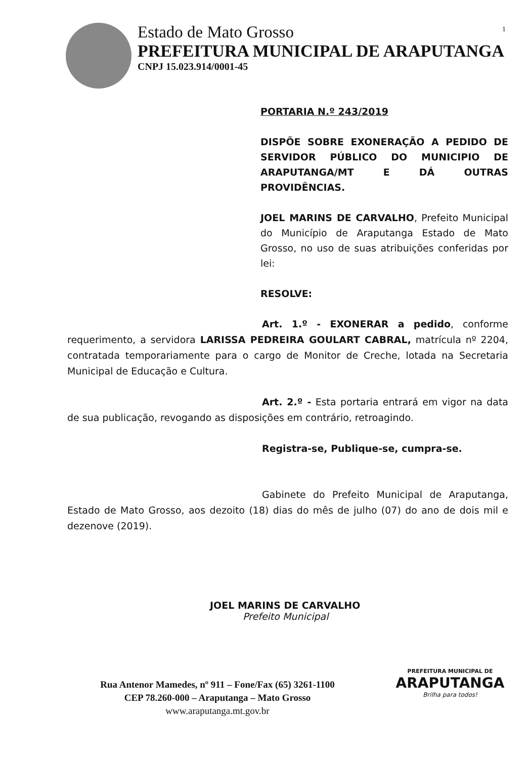1
Estado de Mato Grosso
PREFEITURA MUNICIPAL DE ARAPUTANGA
CNPJ 15.023.914/0001-45
PORTARIA N.º 243/2019
DISPÕE SOBRE EXONERAÇÃO A PEDIDO DE SERVIDOR PÚBLICO DO MUNICIPIO DE ARAPUTANGA/MT E DÁ OUTRAS PROVIDÊNCIAS.
JOEL MARINS DE CARVALHO, Prefeito Municipal do Município de Araputanga Estado de Mato Grosso, no uso de suas atribuições conferidas por lei:
RESOLVE:
Art. 1.º - EXONERAR a pedido, conforme requerimento, a servidora LARISSA PEDREIRA GOULART CABRAL, matrícula nº 2204, contratada temporariamente para o cargo de Monitor de Creche, lotada na Secretaria Municipal de Educação e Cultura.
Art. 2.º - Esta portaria entrará em vigor na data de sua publicação, revogando as disposições em contrário, retroagindo.
Registra-se, Publique-se, cumpra-se.
Gabinete do Prefeito Municipal de Araputanga, Estado de Mato Grosso, aos dezoito (18) dias do mês de julho (07) do ano de dois mil e dezenove (2019).
JOEL MARINS DE CARVALHO
Prefeito Municipal
Rua Antenor Mamedes, nº 911 – Fone/Fax (65) 3261-1100
CEP 78.260-000 – Araputanga – Mato Grosso
www.araputanga.mt.gov.br
PREFEITURA MUNICIPAL DE
ARAPUTANGA
Brilha para todos!